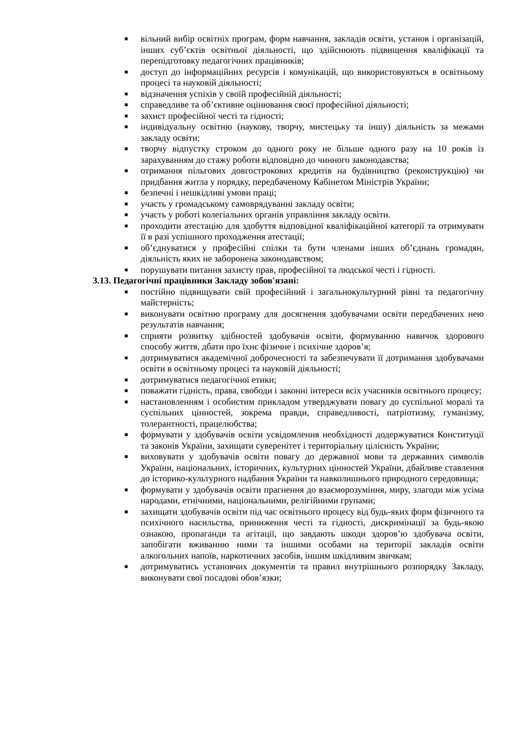■ вільний вибір освітніх програм, форм навчання, закладів освіти, установ і організацій, інших суб’єктів освітньої діяльності, що здійснюють підвищення кваліфікації та перепідготовку педагогічних працівників;
■ доступ до інформаційних ресурсів і комунікацій, що використовуються в освітньому процесі та науковій діяльності;
■ відзначення успіхів у своїй професійній діяльності;
■ справедливе та об’єктивне оцінювання своєї професійної діяльності;
■ захист професійної честі та гідності;
■ індивідуальну освітню (наукову, творчу, мистецьку та іншу) діяльність за межами закладу освіти;
■ творчу відпустку строком до одного року не більше одного разу на 10 років із зарахуванням до стажу роботи відповідно до чинного законодавства;
■ отримання пільгових довгострокових кредитів на будівництво (реконструкцію) чи придбання житла у порядку, передбаченому Кабінетом Міністрів України;
■ безпечні і нешкідливі умови праці;
■ участь у громадському самоврядуванні закладу освіти;
■ участь у роботі колегіальних органів управління закладу освіти.
■ проходити атестацію для здобуття відповідної кваліфікаційної категорії та отримувати її в разі успішного проходження атестації;
■ об’єднуватися у професійні спілки та бути членами інших об’єднань громадян, діяльність яких не заборонена законодавством;
■ порушувати питання захисту прав, професійної та людської честі і гідності.
3.13. Педагогічні працівники Закладу зобов'язані:
■ постійно підвищувати свій професійний і загальнокультурний рівні та педагогічну майстерність;
■ виконувати освітню програму для досягнення здобувачами освіти передбачених нею результатів навчання;
■ сприяти розвитку здібностей здобувачів освіти, формуванню навичок здорового способу життя, дбати про їхнє фізичне і психічне здоров’я;
■ дотримуватися академічної доброчесності та забезпечувати її дотримання здобувачами освіти в освітньому процесі та науковій діяльності;
■ дотримуватися педагогічної етики;
■ поважати гідність, права, свободи і законні інтереси всіх учасників освітнього процесу;
■ настановленням і особистим прикладом утверджувати повагу до суспільної моралі та суспільних цінностей, зокрема правди, справедливості, патріотизму, гуманізму, толерантності, працелюбства;
■ формувати у здобувачів освіти усвідомлення необхідності додержуватися Конституції та законів України, захищати суверенітет і територіальну цілісність України;
■ виховувати у здобувачів освіти повагу до державної мови та державних символів України, національних, історичних, культурних цінностей України, дбайливе ставлення до історико-культурного надбання України та навколишнього природного середовища;
■ формувати у здобувачів освіти прагнення до взаєморозуміння, миру, злагоди між усіма народами, етнічними, національними, релігійними групами;
■ захищати здобувачів освіти під час освітнього процесу від будь-яких форм фізичного та психічного насильства, приниження честі та гідності, дискримінації за будь-якою ознакою, пропаганди та агітації, що завдають шкоди здоров’ю здобувача освіти, запобігати вживанню ними та іншими особами на території закладів освіти алкогольних напоїв, наркотичних засобів, іншим шкідливим звичкам;
■ дотримуватись установчих документів та правил внутрішнього розпорядку Закладу, виконувати свої посадові обов’язки;